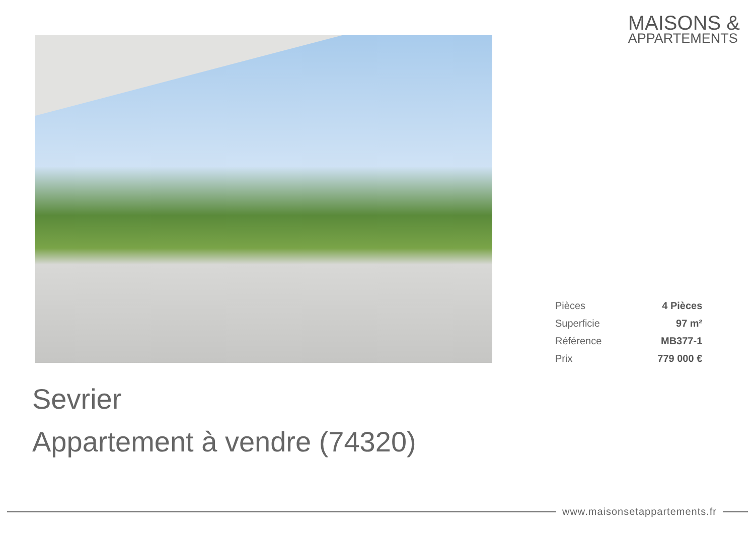MAISONS &
APPARTEMENTS
| Pièces | 4 Pièces |
| Superficie | 97 m² |
| Référence | MB377-1 |
| Prix | 779 000 € |
Sevrier
Appartement à vendre (74320)
www.maisonsetappartements.fr